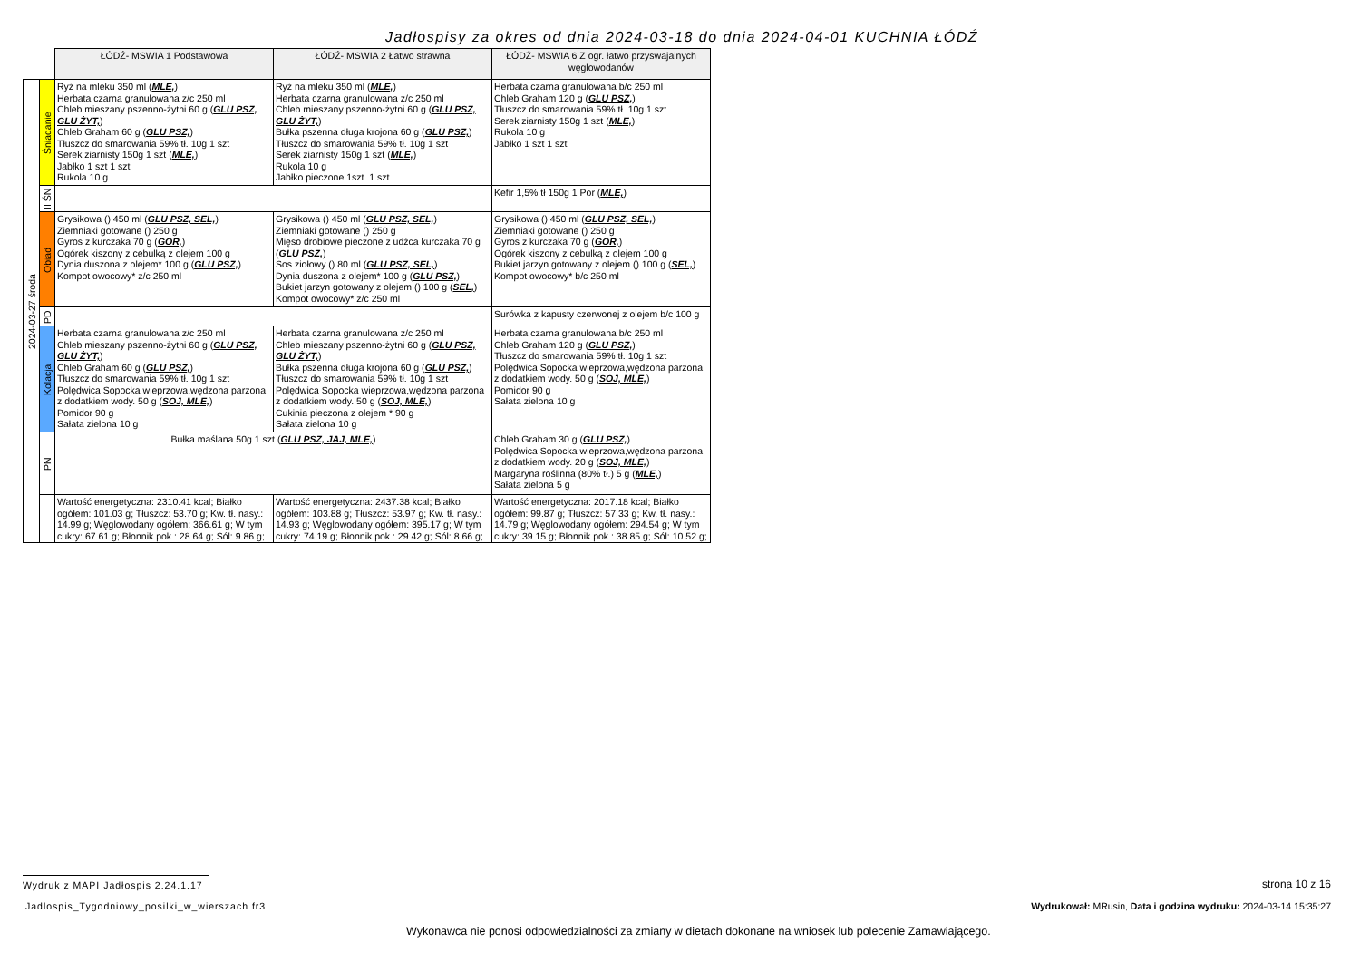Jadłospisy za okres od dnia 2024-03-18 do dnia 2024-04-01 KUCHNIA ŁÓDŹ
| | | ŁÓDŹ- MSWIA 1 Podstawowa | ŁÓDŹ- MSWIA 2 Łatwo strawna | ŁÓDŹ- MSWIA 6 Z ogr. łatwo przyswajalnych węglowodanów |
| 2024-03-27 środa | Śniadanie | Ryż na mleku 350 ml ( MLE, ) Herbata czarna granulowana z/c 250 ml Chleb mieszany pszenno-żytni 60 g ( GLU PSZ, GLU ŻYT, ) Chleb Graham 60 g ( GLU PSZ, ) Tłuszcz do smarowania 59% tł. 10g 1 szt Serek ziarnisty 150g 1 szt ( MLE, ) Jabłko 1 szt 1 szt Rukola 10 g | Ryż na mleku 350 ml ( MLE, ) Herbata czarna granulowana z/c 250 ml Chleb mieszany pszenno-żytni 60 g ( GLU PSZ, GLU ŻYT, ) Bułka pszenna długa krojona 60 g ( GLU PSZ, ) Tłuszcz do smarowania 59% tł. 10g 1 szt Serek ziarnisty 150g 1 szt ( MLE, ) Rukola 10 g Jabłko pieczone 1szt. 1 szt | Herbata czarna granulowana b/c 250 ml Chleb Graham 120 g ( GLU PSZ, ) Tłuszcz do smarowania 59% tł. 10g 1 szt Serek ziarnisty 150g 1 szt ( MLE, ) Rukola 10 g Jabłko 1 szt 1 szt |
| | II ŚN | | | Kefir 1,5% tł 150g 1 Por ( MLE, ) |
| | Obiad | Grysikowa () 450 ml ( GLU PSZ, SEL, ) Ziemniaki gotowane () 250 g Gyros z kurczaka 70 g ( GOR, ) Ogórek kiszony z cebulką z olejem 100 g Dynia duszona z olejem* 100 g ( GLU PSZ, ) Kompot owocowy* z/c 250 ml | Grysikowa () 450 ml ( GLU PSZ, SEL, ) Ziemniaki gotowane () 250 g Mięso drobiowe pieczone z udźca kurczaka 70 g ( GLU PSZ, ) Sos ziołowy () 80 ml ( GLU PSZ, SEL, ) Dynia duszona z olejem* 100 g ( GLU PSZ, ) Bukiet jarzyn gotowany z olejem () 100 g ( SEL, ) Kompot owocowy* z/c 250 ml | Grysikowa () 450 ml ( GLU PSZ, SEL, ) Ziemniaki gotowane () 250 g Gyros z kurczaka 70 g ( GOR, ) Ogórek kiszony z cebulką z olejem 100 g Bukiet jarzyn gotowany z olejem () 100 g ( SEL, ) Kompot owocowy* b/c 250 ml |
| | PD | | | Surówka z kapusty czerwonej z olejem b/c 100 g |
| | Kolacja | Herbata czarna granulowana z/c 250 ml Chleb mieszany pszenno-żytni 60 g ( GLU PSZ, GLU ŻYT, ) Chleb Graham 60 g ( GLU PSZ, ) Tłuszcz do smarowania 59% tł. 10g 1 szt Polędwica Sopocka wieprzowa,wędzona parzona z dodatkiem wody. 50 g ( SOJ, MLE, ) Pomidor 90 g Sałata zielona 10 g | Herbata czarna granulowana z/c 250 ml Chleb mieszany pszenno-żytni 60 g ( GLU PSZ, GLU ŻYT, ) Bułka pszenna długa krojona 60 g ( GLU PSZ, ) Tłuszcz do smarowania 59% tł. 10g 1 szt Polędwica Sopocka wieprzowa,wędzona parzona z dodatkiem wody. 50 g ( SOJ, MLE, ) Cukinia pieczona z olejem * 90 g Sałata zielona 10 g | Herbata czarna granulowana b/c 250 ml Chleb Graham 120 g ( GLU PSZ, ) Tłuszcz do smarowania 59% tł. 10g 1 szt Polędwica Sopocka wieprzowa,wędzona parzona z dodatkiem wody. 50 g ( SOJ, MLE, ) Pomidor 90 g Sałata zielona 10 g |
| | PN | Bułka maślana 50g 1 szt ( GLU PSZ, JAJ, MLE, ) | | Chleb Graham 30 g ( GLU PSZ, ) Polędwica Sopocka wieprzowa,wędzona parzona z dodatkiem wody. 20 g ( SOJ, MLE, ) Margaryna roślinna (80% tł.) 5 g ( MLE, ) Sałata zielona 5 g |
| | | Wartość energetyczna: 2310.41 kcal; Białko ogółem: 101.03 g; Tłuszcz: 53.70 g; Kw. tł. nasy.: 14.99 g; Węglowodany ogółem: 366.61 g; W tym cukry: 67.61 g; Błonnik pok.: 28.64 g; Sól: 9.86 g; | Wartość energetyczna: 2437.38 kcal; Białko ogółem: 103.88 g; Tłuszcz: 53.97 g; Kw. tł. nasy.: 14.93 g; Węglowodany ogółem: 395.17 g; W tym cukry: 74.19 g; Błonnik pok.: 29.42 g; Sól: 8.66 g; | Wartość energetyczna: 2017.18 kcal; Białko ogółem: 99.87 g; Tłuszcz: 57.33 g; Kw. tł. nasy.: 14.79 g; Węglowodany ogółem: 294.54 g; W tym cukry: 39.15 g; Błonnik pok.: 38.85 g; Sól: 10.52 g; |
Wydruk z MAPI Jadłospis 2.24.1.17
strona 10 z 16
Jadlospis_Tygodniowy_posilki_w_wierszach.fr3
Wydrukował: MRusin, Data i godzina wydruku: 2024-03-14 15:35:27
Wykonawca nie ponosi odpowiedzialności za zmiany w dietach dokonane na wniosek lub polecenie Zamawiającego.